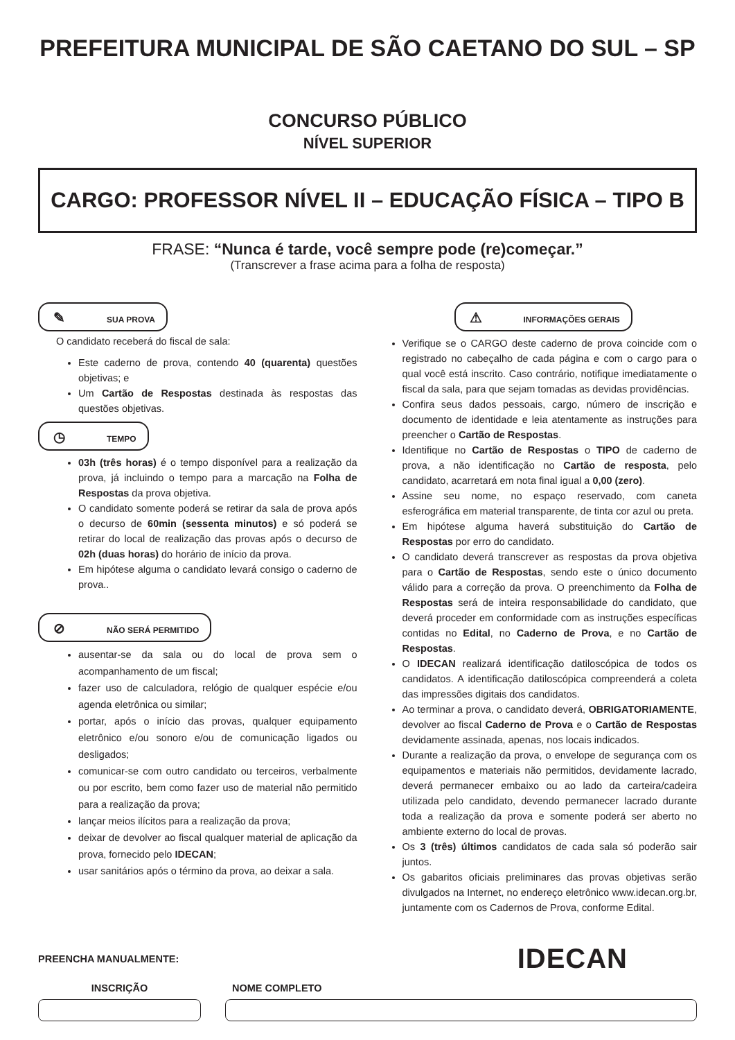PREFEITURA MUNICIPAL DE SÃO CAETANO DO SUL – SP
CONCURSO PÚBLICO
NÍVEL SUPERIOR
CARGO: PROFESSOR NÍVEL II – EDUCAÇÃO FÍSICA – TIPO B
FRASE: “Nunca é tarde, você sempre pode (re)começar.”
(Transcrever a frase acima para a folha de resposta)
✎ SUA PROVA
O candidato receberá do fiscal de sala:
Este caderno de prova, contendo 40 (quarenta) questões objetivas; e
Um Cartão de Respostas destinada às respostas das questões objetivas.
◷ TEMPO
03h (três horas) é o tempo disponível para a realização da prova, já incluindo o tempo para a marcação na Folha de Respostas da prova objetiva.
O candidato somente poderá se retirar da sala de prova após o decurso de 60min (sessenta minutos) e só poderá se retirar do local de realização das provas após o decurso de 02h (duas horas) do horário de início da prova.
Em hipótese alguma o candidato levará consigo o caderno de prova..
⊘ NÃO SERÁ PERMITIDO
ausentar-se da sala ou do local de prova sem o acompanhamento de um fiscal;
fazer uso de calculadora, relógio de qualquer espécie e/ou agenda eletrônica ou similar;
portar, após o início das provas, qualquer equipamento eletrônico e/ou sonoro e/ou de comunicação ligados ou desligados;
comunicar-se com outro candidato ou terceiros, verbalmente ou por escrito, bem como fazer uso de material não permitido para a realização da prova;
lançar meios ilícitos para a realização da prova;
deixar de devolver ao fiscal qualquer material de aplicação da prova, fornecido pelo IDECAN;
usar sanitários após o término da prova, ao deixar a sala.
⚠ INFORMAÇÕES GERAIS
Verifique se o CARGO deste caderno de prova coincide com o registrado no cabeçalho de cada página e com o cargo para o qual você está inscrito. Caso contrário, notifique imediatamente o fiscal da sala, para que sejam tomadas as devidas providências.
Confira seus dados pessoais, cargo, número de inscrição e documento de identidade e leia atentamente as instruções para preencher o Cartão de Respostas.
Identifique no Cartão de Respostas o TIPO de caderno de prova, a não identificação no Cartão de resposta, pelo candidato, acarretará em nota final igual a 0,00 (zero).
Assine seu nome, no espaço reservado, com caneta esferográfica em material transparente, de tinta cor azul ou preta.
Em hipótese alguma haverá substituição do Cartão de Respostas por erro do candidato.
O candidato deverá transcrever as respostas da prova objetiva para o Cartão de Respostas, sendo este o único documento válido para a correção da prova. O preenchimento da Folha de Respostas será de inteira responsabilidade do candidato, que deverá proceder em conformidade com as instruções específicas contidas no Edital, no Caderno de Prova, e no Cartão de Respostas.
O IDECAN realizará identificação datiloscópica de todos os candidatos. A identificação datiloscópica compreenderá a coleta das impressões digitais dos candidatos.
Ao terminar a prova, o candidato deverá, OBRIGATORIAMENTE, devolver ao fiscal Caderno de Prova e o Cartão de Respostas devidamente assinada, apenas, nos locais indicados.
Durante a realização da prova, o envelope de segurança com os equipamentos e materiais não permitidos, devidamente lacrado, deverá permanecer embaixo ou ao lado da carteira/cadeira utilizada pelo candidato, devendo permanecer lacrado durante toda a realização da prova e somente poderá ser aberto no ambiente externo do local de provas.
Os 3 (três) últimos candidatos de cada sala só poderão sair juntos.
Os gabaritos oficiais preliminares das provas objetivas serão divulgados na Internet, no endereço eletrônico www.idecan.org.br, juntamente com os Cadernos de Prova, conforme Edital.
PREENCHA MANUALMENTE:
IDECAN
INSCRIÇÃO NOME COMPLETO